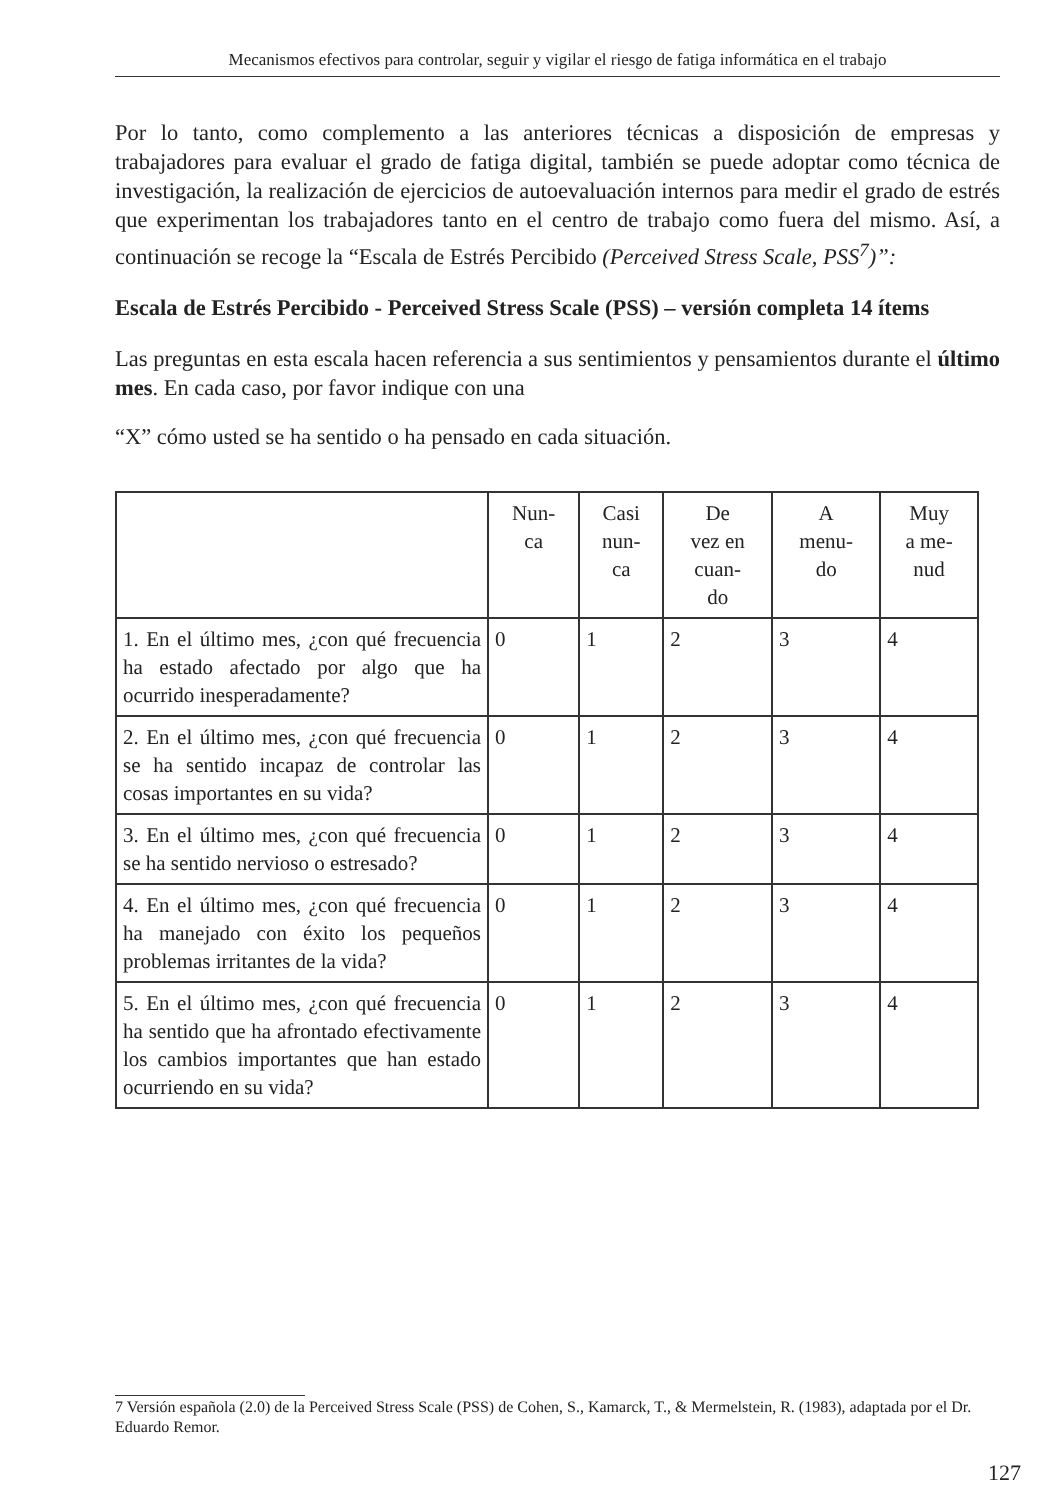Mecanismos efectivos para controlar, seguir y vigilar el riesgo de fatiga informática en el trabajo
Por lo tanto, como complemento a las anteriores técnicas a disposición de empresas y trabajadores para evaluar el grado de fatiga digital, también se puede adoptar como técnica de investigación, la realización de ejercicios de autoevaluación internos para medir el grado de estrés que experimentan los trabajadores tanto en el centro de trabajo como fuera del mismo. Así, a continuación se recoge la “Escala de Estrés Percibido (Perceived Stress Scale, PSS<sup>7</sup>)”:
Escala de Estrés Percibido - Perceived Stress Scale (PSS) – versión completa 14 ítems
Las preguntas en esta escala hacen referencia a sus sentimientos y pensamientos durante el último mes. En cada caso, por favor indique con una
“X” cómo usted se ha sentido o ha pensado en cada situación.
| | Nun- ca | Casi nun- ca | De vez en cuan- do | A menu- do | Muy a me- nud |
| --- | --- | --- | --- | --- | --- |
| 1. En el último mes, ¿con qué frecuencia ha estado afectado por algo que ha ocurrido inesperadamente? | 0 | 1 | 2 | 3 | 4 |
| 2. En el último mes, ¿con qué frecuencia se ha sentido incapaz de controlar las cosas importantes en su vida? | 0 | 1 | 2 | 3 | 4 |
| 3. En el último mes, ¿con qué frecuencia se ha sentido nervioso o estresado? | 0 | 1 | 2 | 3 | 4 |
| 4. En el último mes, ¿con qué frecuencia ha manejado con éxito los pequeños problemas irritantes de la vida? | 0 | 1 | 2 | 3 | 4 |
| 5. En el último mes, ¿con qué frecuencia ha sentido que ha afrontado efectivamente los cambios importantes que han estado ocurriendo en su vida? | 0 | 1 | 2 | 3 | 4 |
7 Versión española (2.0) de la Perceived Stress Scale (PSS) de Cohen, S., Kamarck, T., & Mermelstein, R. (1983), adaptada por el Dr. Eduardo Remor.
127